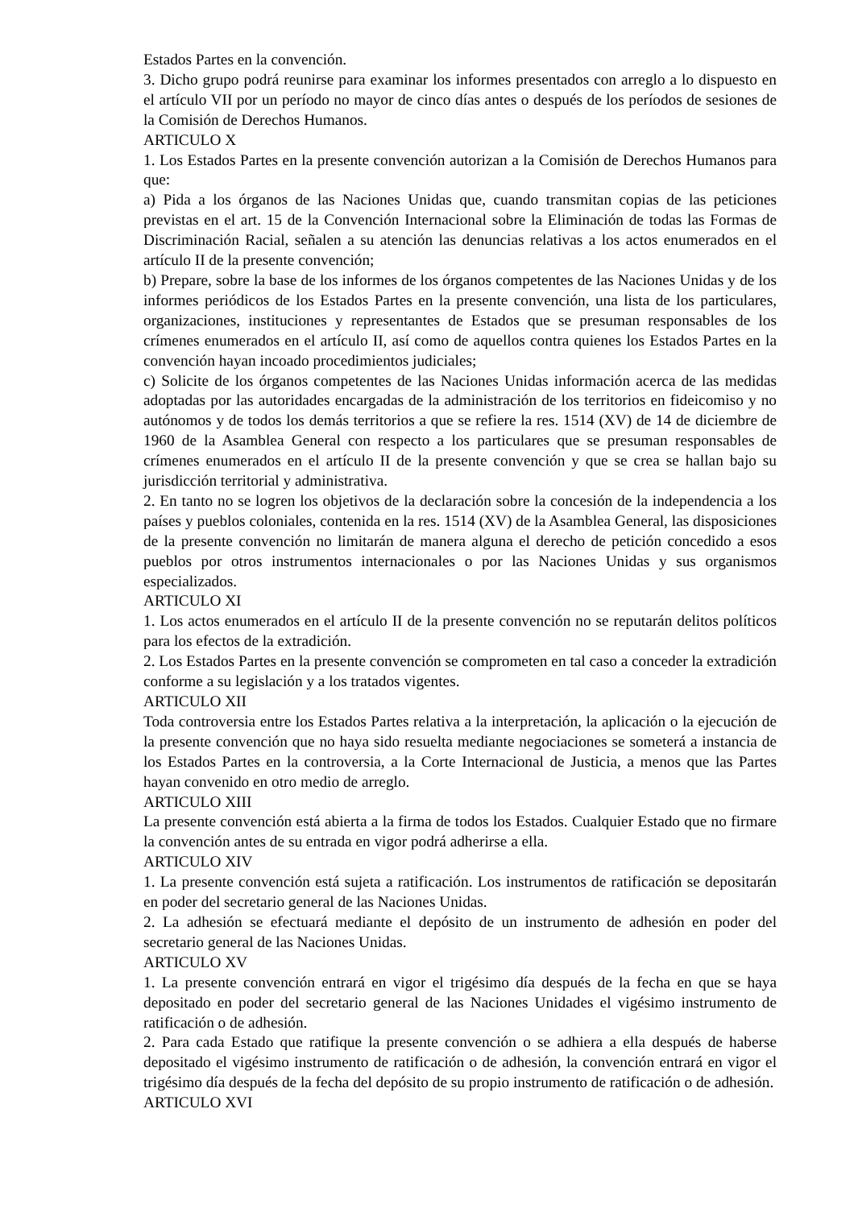Estados Partes en la convención.
3. Dicho grupo podrá reunirse para examinar los informes presentados con arreglo a lo dispuesto en el artículo VII por un período no mayor de cinco días antes o después de los períodos de sesiones de la Comisión de Derechos Humanos.
ARTICULO X
1. Los Estados Partes en la presente convención autorizan a la Comisión de Derechos Humanos para que:
a) Pida a los órganos de las Naciones Unidas que, cuando transmitan copias de las peticiones previstas en el art. 15 de la Convención Internacional sobre la Eliminación de todas las Formas de Discriminación Racial, señalen a su atención las denuncias relativas a los actos enumerados en el artículo II de la presente convención;
b) Prepare, sobre la base de los informes de los órganos competentes de las Naciones Unidas y de los informes periódicos de los Estados Partes en la presente convención, una lista de los particulares, organizaciones, instituciones y representantes de Estados que se presuman responsables de los crímenes enumerados en el artículo II, así como de aquellos contra quienes los Estados Partes en la convención hayan incoado procedimientos judiciales;
c) Solicite de los órganos competentes de las Naciones Unidas información acerca de las medidas adoptadas por las autoridades encargadas de la administración de los territorios en fideicomiso y no autónomos y de todos los demás territorios a que se refiere la res. 1514 (XV) de 14 de diciembre de 1960 de la Asamblea General con respecto a los particulares que se presuman responsables de crímenes enumerados en el artículo II de la presente convención y que se crea se hallan bajo su jurisdicción territorial y administrativa.
2. En tanto no se logren los objetivos de la declaración sobre la concesión de la independencia a los países y pueblos coloniales, contenida en la res. 1514 (XV) de la Asamblea General, las disposiciones de la presente convención no limitarán de manera alguna el derecho de petición concedido a esos pueblos por otros instrumentos internacionales o por las Naciones Unidas y sus organismos especializados.
ARTICULO XI
1. Los actos enumerados en el artículo II de la presente convención no se reputarán delitos políticos para los efectos de la extradición.
2. Los Estados Partes en la presente convención se comprometen en tal caso a conceder la extradición conforme a su legislación y a los tratados vigentes.
ARTICULO XII
Toda controversia entre los Estados Partes relativa a la interpretación, la aplicación o la ejecución de la presente convención que no haya sido resuelta mediante negociaciones se someterá a instancia de los Estados Partes en la controversia, a la Corte Internacional de Justicia, a menos que las Partes hayan convenido en otro medio de arreglo.
ARTICULO XIII
La presente convención está abierta a la firma de todos los Estados. Cualquier Estado que no firmare la convención antes de su entrada en vigor podrá adherirse a ella.
ARTICULO XIV
1. La presente convención está sujeta a ratificación. Los instrumentos de ratificación se depositarán en poder del secretario general de las Naciones Unidas.
2. La adhesión se efectuará mediante el depósito de un instrumento de adhesión en poder del secretario general de las Naciones Unidas.
ARTICULO XV
1. La presente convención entrará en vigor el trigésimo día después de la fecha en que se haya depositado en poder del secretario general de las Naciones Unidades el vigésimo instrumento de ratificación o de adhesión.
2. Para cada Estado que ratifique la presente convención o se adhiera a ella después de haberse depositado el vigésimo instrumento de ratificación o de adhesión, la convención entrará en vigor el trigésimo día después de la fecha del depósito de su propio instrumento de ratificación o de adhesión.
ARTICULO XVI